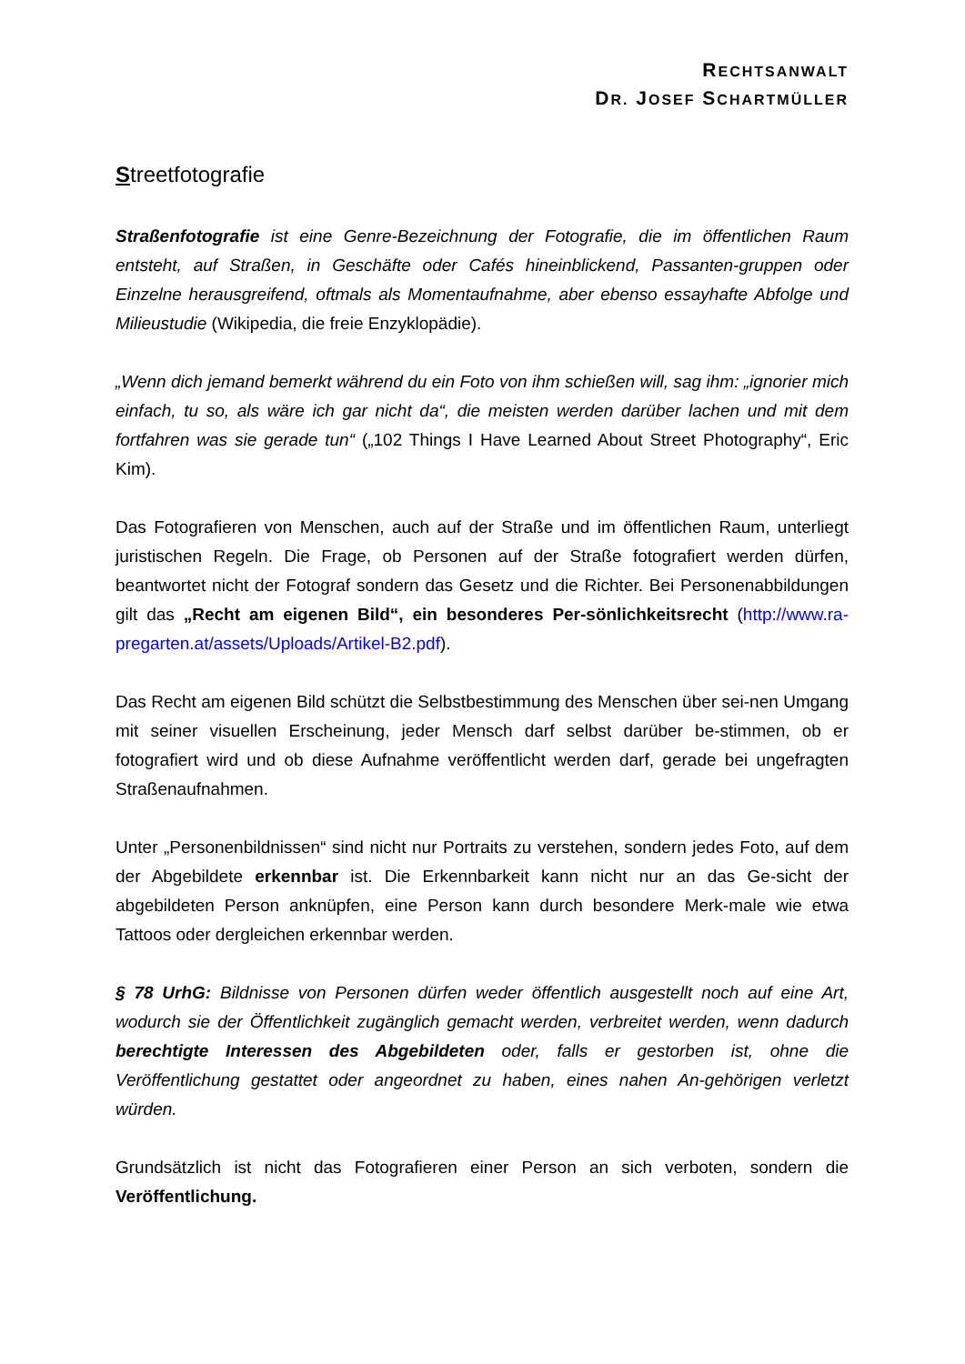RECHTSANWALT
DR. JOSEF SCHARTMÜLLER
Streetfotografie
Straßenfotografie ist eine Genre-Bezeichnung der Fotografie, die im öffentlichen Raum entsteht, auf Straßen, in Geschäfte oder Cafés hineinblickend, Passanten-gruppen oder Einzelne herausgreifend, oftmals als Momentaufnahme, aber ebenso essayhafte Abfolge und Milieustudie (Wikipedia, die freie Enzyklopädie).
„Wenn dich jemand bemerkt während du ein Foto von ihm schießen will, sag ihm: „ignorier mich einfach, tu so, als wäre ich gar nicht da“, die meisten werden darüber lachen und mit dem fortfahren was sie gerade tun“ („102 Things I Have Learned About Street Photography“, Eric Kim).
Das Fotografieren von Menschen, auch auf der Straße und im öffentlichen Raum, unterliegt juristischen Regeln. Die Frage, ob Personen auf der Straße fotografiert werden dürfen, beantwortet nicht der Fotograf sondern das Gesetz und die Richter. Bei Personenabbildungen gilt das „Recht am eigenen Bild“, ein besonderes Per-sönlichkeitsrecht (http://www.ra-pregarten.at/assets/Uploads/Artikel-B2.pdf).
Das Recht am eigenen Bild schützt die Selbstbestimmung des Menschen über sei-nen Umgang mit seiner visuellen Erscheinung, jeder Mensch darf selbst darüber be-stimmen, ob er fotografiert wird und ob diese Aufnahme veröffentlicht werden darf, gerade bei ungefragten Straßenaufnahmen.
Unter „Personenbildnissen“ sind nicht nur Portraits zu verstehen, sondern jedes Foto, auf dem der Abgebildete erkennbar ist. Die Erkennbarkeit kann nicht nur an das Ge-sicht der abgebildeten Person anknüpfen, eine Person kann durch besondere Merk-male wie etwa Tattoos oder dergleichen erkennbar werden.
§ 78 UrhG: Bildnisse von Personen dürfen weder öffentlich ausgestellt noch auf eine Art, wodurch sie der Öffentlichkeit zugänglich gemacht werden, verbreitet werden, wenn dadurch berechtigte Interessen des Abgebildeten oder, falls er gestorben ist, ohne die Veröffentlichung gestattet oder angeordnet zu haben, eines nahen An-gehörigen verletzt würden.
Grundsätzlich ist nicht das Fotografieren einer Person an sich verboten, sondern die Veröffentlichung.